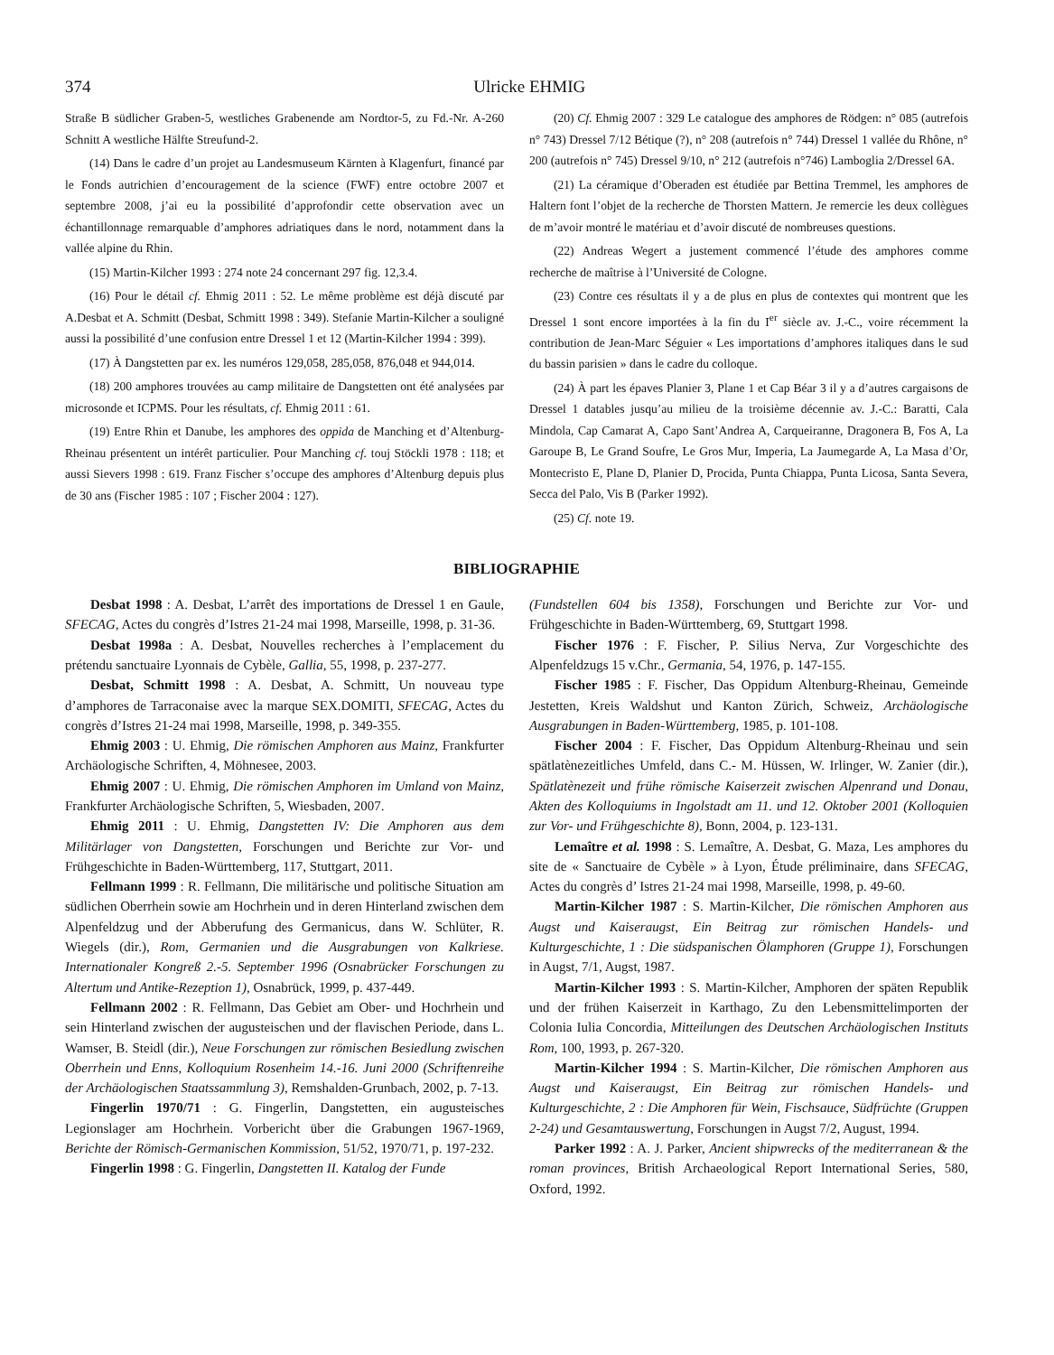374 Ulricke EHMIG
Straße B südlicher Graben-5, westliches Grabenende am Nordtor-5, zu Fd.-Nr. A-260 Schnitt A westliche Hälfte Streufund-2.
(14) Dans le cadre d’un projet au Landesmuseum Kärnten à Klagenfurt, financé par le Fonds autrichien d’encouragement de la science (FWF) entre octobre 2007 et septembre 2008, j’ai eu la possibilité d’approfondir cette observation avec un échantillonnage remarquable d’amphores adriatiques dans le nord, notamment dans la vallée alpine du Rhin.
(15) Martin-Kilcher 1993 : 274 note 24 concernant 297 fig. 12,3.4.
(16) Pour le détail cf. Ehmig 2011 : 52. Le même problème est déjà discuté par A.Desbat et A. Schmitt (Desbat, Schmitt 1998 : 349). Stefanie Martin-Kilcher a souligné aussi la possibilité d’une confusion entre Dressel 1 et 12 (Martin-Kilcher 1994 : 399).
(17) À Dangstetten par ex. les numéros 129,058, 285,058, 876,048 et 944,014.
(18) 200 amphores trouvées au camp militaire de Dangstetten ont été analysées par microsonde et ICPMS. Pour les résultats, cf. Ehmig 2011 : 61.
(19) Entre Rhin et Danube, les amphores des oppida de Manching et d’Altenburg-Rheinau présentent un intérêt particulier. Pour Manching cf. touj Stöckli 1978 : 118; et aussi Sievers 1998 : 619. Franz Fischer s’occupe des amphores d’Altenburg depuis plus de 30 ans (Fischer 1985 : 107 ; Fischer 2004 : 127).
(20) Cf. Ehmig 2007 : 329 Le catalogue des amphores de Rödgen: n° 085 (autrefois n° 743) Dressel 7/12 Bétique (?), n° 208 (autrefois n° 744) Dressel 1 vallée du Rhône, n° 200 (autrefois n° 745) Dressel 9/10, n° 212 (autrefois n°746) Lamboglia 2/Dressel 6A.
(21) La céramique d’Oberaden est étudiée par Bettina Tremmel, les amphores de Haltern font l’objet de la recherche de Thorsten Mattern. Je remercie les deux collègues de m’avoir montré le matériau et d’avoir discuté de nombreuses questions.
(22) Andreas Wegert a justement commencé l’étude des amphores comme recherche de maîtrise à l’Université de Cologne.
(23) Contre ces résultats il y a de plus en plus de contextes qui montrent que les Dressel 1 sont encore importées à la fin du I<sup>er</sup> siècle av. J.-C., voire récemment la contribution de Jean-Marc Séguier « Les importations d’amphores italiques dans le sud du bassin parisien » dans le cadre du colloque.
(24) À part les épaves Planier 3, Plane 1 et Cap Béar 3 il y a d’autres cargaisons de Dressel 1 datables jusqu’au milieu de la troisième décennie av. J.-C.: Baratti, Cala Mindola, Cap Camarat A, Capo Sant’Andrea A, Carqueiranne, Dragonera B, Fos A, La Garoupe B, Le Grand Soufre, Le Gros Mur, Imperia, La Jaumegarde A, La Masa d’Or, Montecristo E, Plane D, Planier D, Procida, Punta Chiappa, Punta Licosa, Santa Severa, Secca del Palo, Vis B (Parker 1992).
(25) Cf. note 19.
BIBLIOGRAPHIE
Desbat 1998 : A. Desbat, L’arrêt des importations de Dressel 1 en Gaule, SFECAG, Actes du congrès d’Istres 21-24 mai 1998, Marseille, 1998, p. 31-36.
Desbat 1998a : A. Desbat, Nouvelles recherches à l’emplacement du prétendu sanctuaire Lyonnais de Cybèle, Gallia, 55, 1998, p. 237-277.
Desbat, Schmitt 1998 : A. Desbat, A. Schmitt, Un nouveau type d’amphores de Tarraconaise avec la marque SEX.DOMITI, SFECAG, Actes du congrès d’Istres 21-24 mai 1998, Marseille, 1998, p. 349-355.
Ehmig 2003 : U. Ehmig, Die römischen Amphoren aus Mainz, Frankfurter Archäologische Schriften, 4, Möhnesee, 2003.
Ehmig 2007 : U. Ehmig, Die römischen Amphoren im Umland von Mainz, Frankfurter Archäologische Schriften, 5, Wiesbaden, 2007.
Ehmig 2011 : U. Ehmig, Dangstetten IV: Die Amphoren aus dem Militärlager von Dangstetten, Forschungen und Berichte zur Vor- und Frühgeschichte in Baden-Württemberg, 117, Stuttgart, 2011.
Fellmann 1999 : R. Fellmann, Die militärische und politische Situation am südlichen Oberrhein sowie am Hochrhein und in deren Hinterland zwischen dem Alpenfeldzug und der Abberufung des Germanicus, dans W. Schlüter, R. Wiegels (dir.), Rom, Germanien und die Ausgrabungen von Kalkriese. Internationaler Kongreß 2.-5. September 1996 (Osnabrücker Forschungen zu Altertum und Antike-Rezeption 1), Osnabrück, 1999, p. 437-449.
Fellmann 2002 : R. Fellmann, Das Gebiet am Ober- und Hochrhein und sein Hinterland zwischen der augusteischen und der flavischen Periode, dans L. Wamser, B. Steidl (dir.), Neue Forschungen zur römischen Besiedlung zwischen Oberrhein und Enns, Kolloquium Rosenheim 14.-16. Juni 2000 (Schriftenreihe der Archäologischen Staatssammlung 3), Remshalden-Grunbach, 2002, p. 7-13.
Fingerlin 1970/71 : G. Fingerlin, Dangstetten, ein augusteisches Legionslager am Hochrhein. Vorbericht über die Grabungen 1967-1969, Berichte der Römisch-Germanischen Kommission, 51/52, 1970/71, p. 197-232.
Fingerlin 1998 : G. Fingerlin, Dangstetten II. Katalog der Funde
(Fundstellen 604 bis 1358), Forschungen und Berichte zur Vor- und Frühgeschichte in Baden-Württemberg, 69, Stuttgart 1998.
Fischer 1976 : F. Fischer, P. Silius Nerva, Zur Vorgeschichte des Alpenfeldzugs 15 v.Chr., Germania, 54, 1976, p. 147-155.
Fischer 1985 : F. Fischer, Das Oppidum Altenburg-Rheinau, Gemeinde Jestetten, Kreis Waldshut und Kanton Zürich, Schweiz, Archäologische Ausgrabungen in Baden-Württemberg, 1985, p. 101-108.
Fischer 2004 : F. Fischer, Das Oppidum Altenburg-Rheinau und sein spätlatènezeitliches Umfeld, dans C.- M. Hüssen, W. Irlinger, W. Zanier (dir.), Spätlatènezeit und frühe römische Kaiserzeit zwischen Alpenrand und Donau, Akten des Kolloquiums in Ingolstadt am 11. und 12. Oktober 2001 (Kolloquien zur Vor- und Frühgeschichte 8), Bonn, 2004, p. 123-131.
Lemaître et al. 1998 : S. Lemaître, A. Desbat, G. Maza, Les amphores du site de « Sanctuaire de Cybèle » à Lyon, Étude préliminaire, dans SFECAG, Actes du congrès d’ Istres 21-24 mai 1998, Marseille, 1998, p. 49-60.
Martin-Kilcher 1987 : S. Martin-Kilcher, Die römischen Amphoren aus Augst und Kaiseraugst, Ein Beitrag zur römischen Handels- und Kulturgeschichte, 1 : Die südspanischen Ölamphoren (Gruppe 1), Forschungen in Augst, 7/1, Augst, 1987.
Martin-Kilcher 1993 : S. Martin-Kilcher, Amphoren der späten Republik und der frühen Kaiserzeit in Karthago, Zu den Lebensmittelimporten der Colonia Iulia Concordia, Mitteilungen des Deutschen Archäologischen Instituts Rom, 100, 1993, p. 267-320.
Martin-Kilcher 1994 : S. Martin-Kilcher, Die römischen Amphoren aus Augst und Kaiseraugst, Ein Beitrag zur römischen Handels- und Kulturgeschichte, 2 : Die Amphoren für Wein, Fischsauce, Südfrüchte (Gruppen 2-24) und Gesamtauswertung, Forschungen in Augst 7/2, August, 1994.
Parker 1992 : A. J. Parker, Ancient shipwrecks of the mediterranean & the roman provinces, British Archaeological Report International Series, 580, Oxford, 1992.